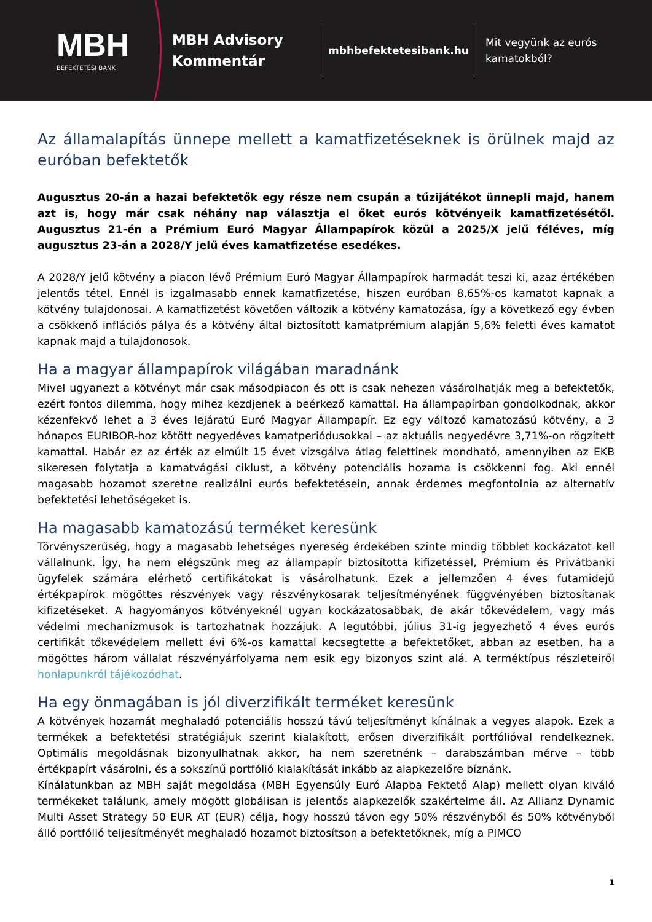MBH
BEFEKTETÉSI BANK
MBH Advisory
Kommentár
mbhbefektetesibank.hu
Mit vegyünk az eurós
kamatokból?
Az államalapítás ünnepe mellett a kamatfizetéseknek is örülnek majd az euróban befektetők
Augusztus 20-án a hazai befektetők egy része nem csupán a tűzijátékot ünnepli majd, hanem azt is, hogy már csak néhány nap választja el őket eurós kötvényeik kamatfizetésétől. Augusztus 21-én a Prémium Euró Magyar Állampapírok közül a 2025/X jelű féléves, míg augusztus 23-án a 2028/Y jelű éves kamatfizetése esedékes.
A 2028/Y jelű kötvény a piacon lévő Prémium Euró Magyar Állampapírok harmadát teszi ki, azaz értékében jelentős tétel. Ennél is izgalmasabb ennek kamatfizetése, hiszen euróban 8,65%-os kamatot kapnak a kötvény tulajdonosai. A kamatfizetést követően változik a kötvény kamatozása, így a következő egy évben a csökkenő inflációs pálya és a kötvény által biztosított kamatprémium alapján 5,6% feletti éves kamatot kapnak majd a tulajdonosok.
Ha a magyar állampapírok világában maradnánk
Mivel ugyanezt a kötvényt már csak másodpiacon és ott is csak nehezen vásárolhatják meg a befektetők, ezért fontos dilemma, hogy mihez kezdjenek a beérkező kamattal. Ha állampapírban gondolkodnak, akkor kézenfekvő lehet a 3 éves lejáratú Euró Magyar Állampapír. Ez egy változó kamatozású kötvény, a 3 hónapos EURIBOR-hoz kötött negyedéves kamatperiódusokkal – az aktuális negyedévre 3,71%-on rögzített kamattal. Habár ez az érték az elmúlt 15 évet vizsgálva átlag felettinek mondható, amennyiben az EKB sikeresen folytatja a kamatvágási ciklust, a kötvény potenciális hozama is csökkenni fog. Aki ennél magasabb hozamot szeretne realizálni eurós befektetésein, annak érdemes megfontolnia az alternatív befektetési lehetőségeket is.
Ha magasabb kamatozású terméket keresünk
Törvényszerűség, hogy a magasabb lehetséges nyereség érdekében szinte mindig többlet kockázatot kell vállalnunk. Így, ha nem elégszünk meg az állampapír biztosította kifizetéssel, Prémium és Privátbanki ügyfelek számára elérhető certifikátokat is vásárolhatunk. Ezek a jellemzően 4 éves futamidejű értékpapírok mögöttes részvények vagy részvénykosarak teljesítményének függvényében biztosítanak kifizetéseket. A hagyományos kötvényeknél ugyan kockázatosabbak, de akár tőkevédelem, vagy más védelmi mechanizmusok is tartozhatnak hozzájuk. A legutóbbi, július 31-ig jegyezhető 4 éves eurós certifikát tőkevédelem mellett évi 6%-os kamattal kecsegtette a befektetőket, abban az esetben, ha a mögöttes három vállalat részvényárfolyama nem esik egy bizonyos szint alá. A terméktípus részleteiről honlapunkról tájékozódhat.
Ha egy önmagában is jól diverzifikált terméket keresünk
A kötvények hozamát meghaladó potenciális hosszú távú teljesítményt kínálnak a vegyes alapok. Ezek a termékek a befektetési stratégiájuk szerint kialakított, erősen diverzifikált portfólióval rendelkeznek. Optimális megoldásnak bizonyulhatnak akkor, ha nem szeretnénk – darabszámban mérve – több értékpapírt vásárolni, és a sokszínű portfólió kialakítását inkább az alapkezelőre bíznánk.
Kínálatunkban az MBH saját megoldása (MBH Egyensúly Euró Alapba Fektető Alap) mellett olyan kiváló termékeket találunk, amely mögött globálisan is jelentős alapkezelők szakértelme áll. Az Allianz Dynamic Multi Asset Strategy 50 EUR AT (EUR) célja, hogy hosszú távon egy 50% részvényből és 50% kötvényből álló portfólió teljesítményét meghaladó hozamot biztosítson a befektetőknek, míg a PIMCO
1